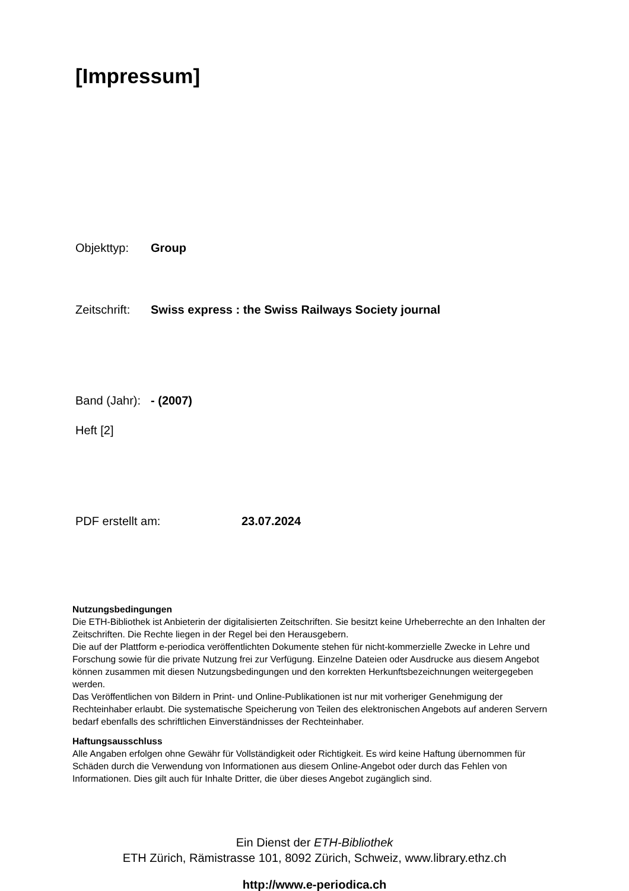[Impressum]
Objekttyp: Group
Zeitschrift: Swiss express : the Swiss Railways Society journal
Band (Jahr): - (2007)
Heft [2]
PDF erstellt am: 23.07.2024
Nutzungsbedingungen
Die ETH-Bibliothek ist Anbieterin der digitalisierten Zeitschriften. Sie besitzt keine Urheberrechte an den Inhalten der Zeitschriften. Die Rechte liegen in der Regel bei den Herausgebern.
Die auf der Plattform e-periodica veröffentlichten Dokumente stehen für nicht-kommerzielle Zwecke in Lehre und Forschung sowie für die private Nutzung frei zur Verfügung. Einzelne Dateien oder Ausdrucke aus diesem Angebot können zusammen mit diesen Nutzungsbedingungen und den korrekten Herkunftsbezeichnungen weitergegeben werden.
Das Veröffentlichen von Bildern in Print- und Online-Publikationen ist nur mit vorheriger Genehmigung der Rechteinhaber erlaubt. Die systematische Speicherung von Teilen des elektronischen Angebots auf anderen Servern bedarf ebenfalls des schriftlichen Einverständnisses der Rechteinhaber.
Haftungsausschluss
Alle Angaben erfolgen ohne Gewähr für Vollständigkeit oder Richtigkeit. Es wird keine Haftung übernommen für Schäden durch die Verwendung von Informationen aus diesem Online-Angebot oder durch das Fehlen von Informationen. Dies gilt auch für Inhalte Dritter, die über dieses Angebot zugänglich sind.
Ein Dienst der ETH-Bibliothek
ETH Zürich, Rämistrasse 101, 8092 Zürich, Schweiz, www.library.ethz.ch
http://www.e-periodica.ch